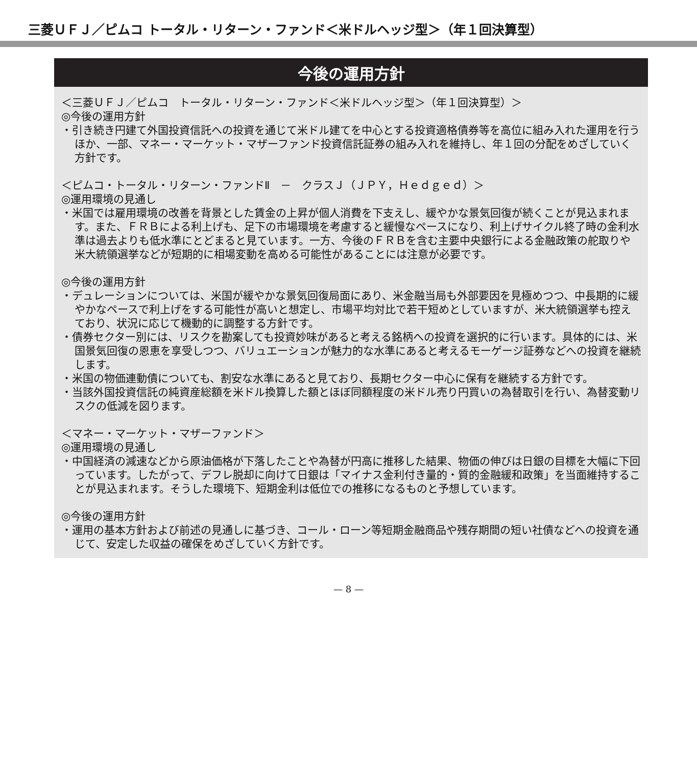三菱ＵＦＪ／ピムコ トータル・リターン・ファンド＜米ドルヘッジ型＞（年１回決算型）
今後の運用方針
＜三菱ＵＦＪ／ピムコ　トータル・リターン・ファンド＜米ドルヘッジ型＞（年１回決算型）＞
◎今後の運用方針
・引き続き円建て外国投資信託への投資を通じて米ドル建てを中心とする投資適格債券等を高位に組み入れた運用を行うほか、一部、マネー・マーケット・マザーファンド投資信託証券の組み入れを維持し、年１回の分配をめざしていく方針です。
＜ピムコ・トータル・リターン・ファンドⅡ　－　クラスＪ（ＪＰＹ，Ｈｅｄｇｅｄ）＞
◎運用環境の見通し
・米国では雇用環境の改善を背景とした賃金の上昇が個人消費を下支えし、緩やかな景気回復が続くことが見込まれます。また、ＦＲＢによる利上げも、足下の市場環境を考慮すると緩慢なペースになり、利上げサイクル終了時の金利水準は過去よりも低水準にとどまると見ています。一方、今後のＦＲＢを含む主要中央銀行による金融政策の舵取りや米大統領選挙などが短期的に相場変動を高める可能性があることには注意が必要です。
◎今後の運用方針
・デュレーションについては、米国が緩やかな景気回復局面にあり、米金融当局も外部要因を見極めつつ、中長期的に緩やかなペースで利上げをする可能性が高いと想定し、市場平均対比で若干短めとしていますが、米大統領選挙も控えており、状況に応じて機動的に調整する方針です。
・債券セクター別には、リスクを勘案しても投資妙味があると考える銘柄への投資を選択的に行います。具体的には、米国景気回復の恩恵を享受しつつ、バリュエーションが魅力的な水準にあると考えるモーゲージ証券などへの投資を継続します。
・米国の物価連動債についても、割安な水準にあると見ており、長期セクター中心に保有を継続する方針です。
・当該外国投資信託の純資産総額を米ドル換算した額とほぼ同額程度の米ドル売り円買いの為替取引を行い、為替変動リスクの低減を図ります。
＜マネー・マーケット・マザーファンド＞
◎運用環境の見通し
・中国経済の減速などから原油価格が下落したことや為替が円高に推移した結果、物価の伸びは日銀の目標を大幅に下回っています。したがって、デフレ脱却に向けて日銀は「マイナス金利付き量的・質的金融緩和政策」を当面維持することが見込まれます。そうした環境下、短期金利は低位での推移になるものと予想しています。
◎今後の運用方針
・運用の基本方針および前述の見通しに基づき、コール・ローン等短期金融商品や残存期間の短い社債などへの投資を通じて、安定した収益の確保をめざしていく方針です。
— 8 —